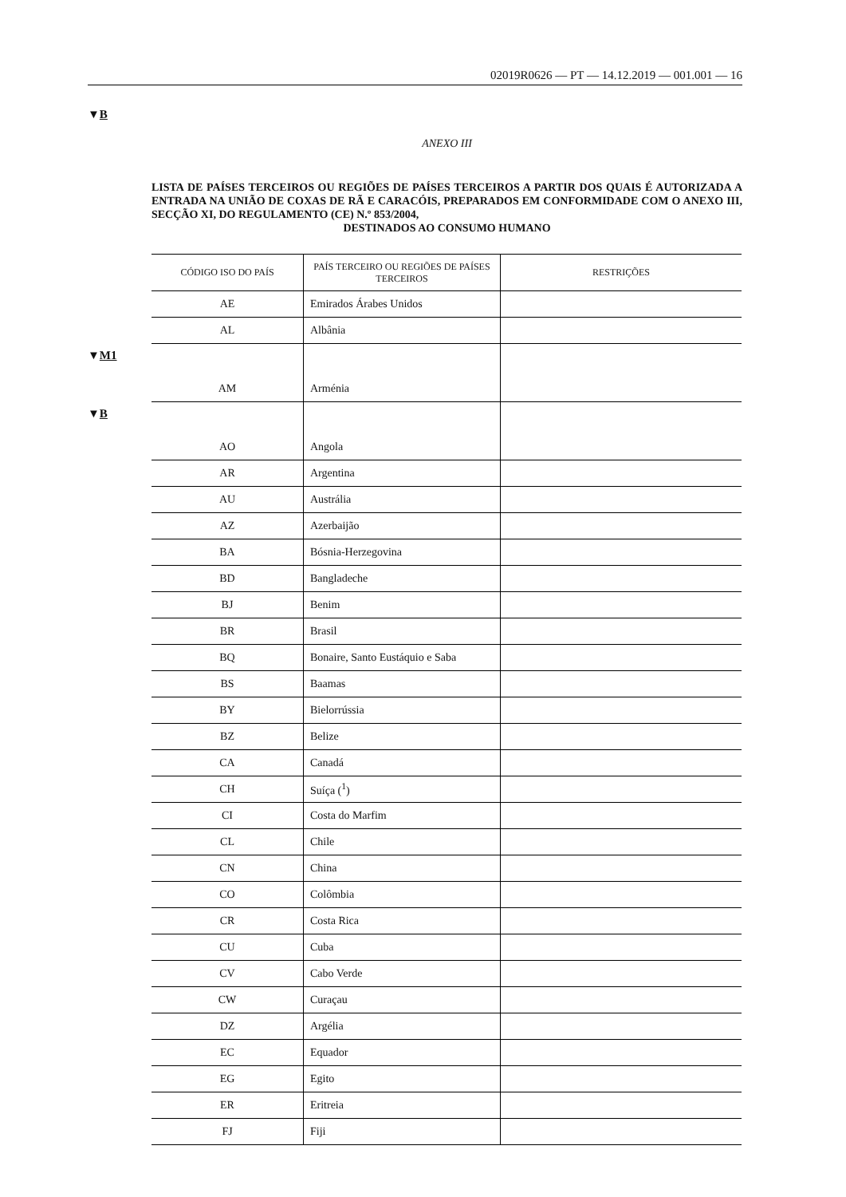02019R0626 — PT — 14.12.2019 — 001.001 — 16
▼B
ANEXO III
LISTA DE PAÍSES TERCEIROS OU REGIÕES DE PAÍSES TERCEIROS A PARTIR DOS QUAIS É AUTORIZADA A ENTRADA NA UNIÃO DE COXAS DE RÃ E CARACÓIS, PREPARADOS EM CONFORMIDADE COM O ANEXO III, SECÇÃO XI, DO REGULAMENTO (CE) N.º 853/2004,
DESTINADOS AO CONSUMO HUMANO
| CÓDIGO ISO DO PAÍS | PAÍS TERCEIRO OU REGIÕES DE PAÍSES TERCEIROS | RESTRIÇÕES |
| --- | --- | --- |
| AE | Emirados Árabes Unidos | |
| AL | Albânia | |
| ▼ M1 AM | Arménia | |
| ▼ B AO | Angola | |
| AR | Argentina | |
| AU | Austrália | |
| AZ | Azerbaijão | |
| BA | Bósnia-Herzegovina | |
| BD | Bangladeche | |
| BJ | Benim | |
| BR | Brasil | |
| BQ | Bonaire, Santo Eustáquio e Saba | |
| BS | Baamas | |
| BY | Bielorrússia | |
| BZ | Belize | |
| CA | Canadá | |
| CH | Suíça (<sup>1</sup>) | |
| CI | Costa do Marfim | |
| CL | Chile | |
| CN | China | |
| CO | Colômbia | |
| CR | Costa Rica | |
| CU | Cuba | |
| CV | Cabo Verde | |
| CW | Curaçau | |
| DZ | Argélia | |
| EC | Equador | |
| EG | Egito | |
| ER | Eritreia | |
| FJ | Fiji | |